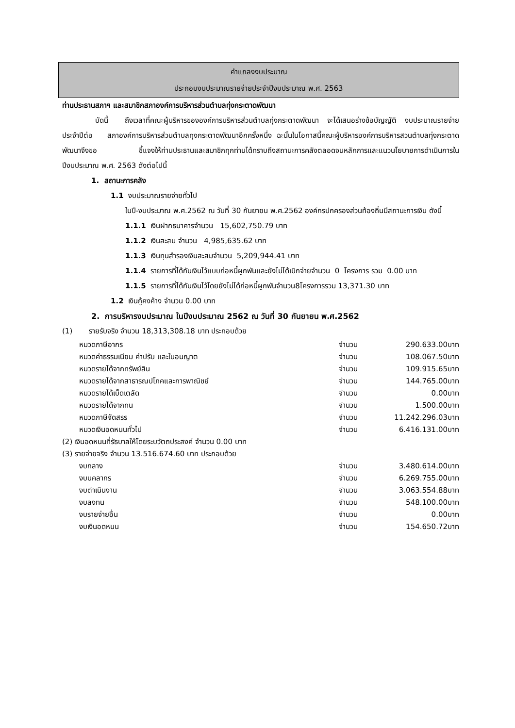คำแถลงงบประมาณ
ประกอบงบประมาณรายจ่ายประจำปีงบประมาณ พ.ศ. 2563
ท่านประธานสภาฯ และสมาชิกสภาองค์การบริหารส่วนตำบลทุ่งกระตาดพัฒนา
บัดนี้ ถึงเวลาที่คณะผู้บริหารขององค์การบริหารส่วนตำบลทุ่งกระตาดพัฒนา จะได้เสนอร่างข้อบัญญัติ งบประมาณรายจ่ายประจำปีต่อ สภาองค์การบริหารส่วนตำบลทุงกระตาดพัฒนาอีกครั้งหนึ่ง ฉะนั้นในโอกาสนี้คณะผู้บริหารองค์การบริหารสวนตำบลทุ่งกระตาดพัฒนาจึงขอ ชี้แจงให้ท่านประธานและสมาชิกทุกท่านได้ทราบถึงสถานะการคลังตลอดจนหลักการและแนวนโยบายการดำเนินการในปีงบประมาณ พ.ศ. 2563 ดังต่อไปนี้
1. สถานะการคลัง
1.1 งบประมาณรายจ่ายทั่วไป
ในปี-งบประมาณ พ.ศ.2562 ณ วันที่ 30 กันยายน พ.ศ.2562 องค์กรปกครองส่วนท้องถิ่นมีสถานะการเงิน ดังนี้
1.1.1 เงินฝากธนาคารจำนวน 15,602,750.79 บาท
1.1.2 เงินสะสม จำนวน 4,985,635.62 บาท
1.1.3 เงินทุนสำรองเงินสะสมจำนวน 5,209,944.41 บาท
1.1.4 รายการที่ได้กันเงินไว้แบบก่อหนี้ผูกพันและยังไม่ได้เบิกจ่ายจำนวน 0 โครงการ รวม 0.00 บาท
1.1.5 รายการที่ได้กันเงินไว้โดยยังไม่ได้ก่อหนี้ผูกพันจำนวน8โครงการรวม 13,371.30 บาท
1.2 เงินกู้คงค้าง จำนวน 0.00 บาท
2. การบริหารงบประมาณ ในปีงบประมาณ 2562 ณ วันที่ 30 กันยายน พ.ศ.2562
(1) รายรับจริง จำนวน 18,313,308.18 บาท ประกอบด้วย
| หมวดภาษีอากร | จำนวน | 290.633.00บาท |
| หมวดค่าธรรมเนียม ค่าปรับ และใบอนญาต | จำนวน | 108.067.50บาท |
| หมวดรายได้จากทรัพย์สิน | จำนวน | 109.915.65บาท |
| หมวดรายได้จากสาธารณปโภคและการพาณิชย์ | จำนวน | 144.765.00บาท |
| หมวดรายได้เบ็ดเตลัด | จำนวน | 0.00บาท |
| หมวดรายได้จากทน | จำนวน | 1.500.00บาท |
| หมวดภาษีจัดสรร | จำนวน | 11.242.296.03บาท |
| หมวดเงินอดหนนทั่วไป | จำนวน | 6.416.131.00บาท |
| (2) เงินอดหนนที่รัธบาลให้โดยระบวัตถประสงค์ จำนวน 0.00 บาท | | |
| (3) รายจ่ายจริง จำนวน 13.516.674.60 บาท ประกอบด้วย | | |
| งบกลาง | จำนวน | 3.480.614.00บาท |
| งบบคลากร | จำนวน | 6.269.755.00บาท |
| งบตำเนินงาน | จำนวน | 3.063.554.88บาท |
| งบลงทน | จำนวน | 548.100.00บาท |
| งบรายจ่ายอื่น | จำนวน | 0.00บาท |
| งบเงินอดหนน | จำนวน | 154.650.72บาท |